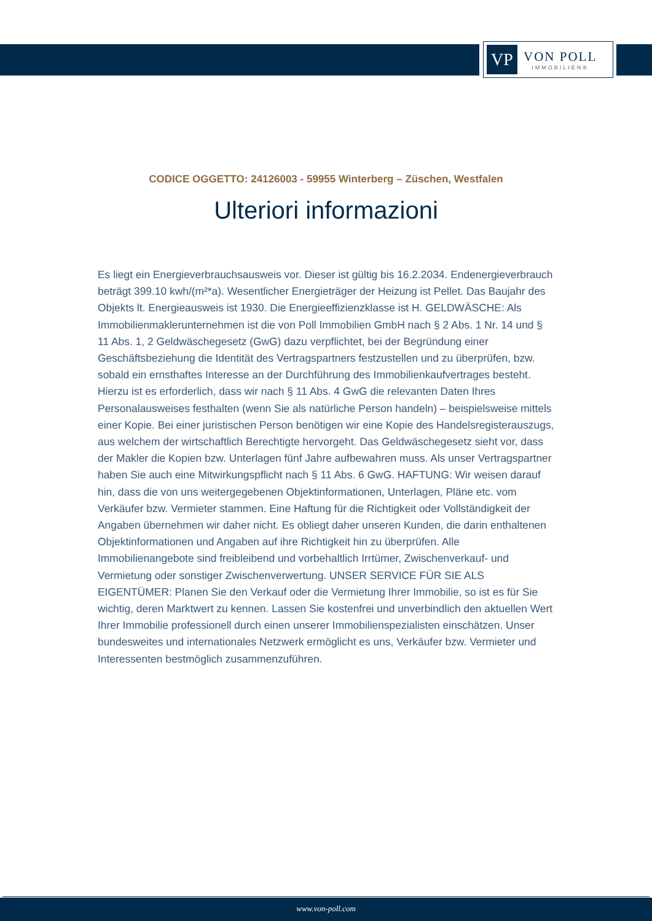VP
VON POLL
IMMOBILIEN®
CODICE OGGETTO: 24126003 - 59955 Winterberg – Züschen, Westfalen
Ulteriori informazioni
Es liegt ein Energieverbrauchsausweis vor. Dieser ist gültig bis 16.2.2034. Endenergieverbrauch beträgt 399.10 kwh/(m²*a). Wesentlicher Energieträger der Heizung ist Pellet. Das Baujahr des Objekts lt. Energieausweis ist 1930. Die Energieeffizienzklasse ist H. GELDWÄSCHE: Als Immobilienmaklerunternehmen ist die von Poll Immobilien GmbH nach § 2 Abs. 1 Nr. 14 und § 11 Abs. 1, 2 Geldwäschegesetz (GwG) dazu verpflichtet, bei der Begründung einer Geschäftsbeziehung die Identität des Vertragspartners festzustellen und zu überprüfen, bzw. sobald ein ernsthaftes Interesse an der Durchführung des Immobilienkaufvertrages besteht. Hierzu ist es erforderlich, dass wir nach § 11 Abs. 4 GwG die relevanten Daten Ihres Personalausweises festhalten (wenn Sie als natürliche Person handeln) – beispielsweise mittels einer Kopie. Bei einer juristischen Person benötigen wir eine Kopie des Handelsregisterauszugs, aus welchem der wirtschaftlich Berechtigte hervorgeht. Das Geldwäschegesetz sieht vor, dass der Makler die Kopien bzw. Unterlagen fünf Jahre aufbewahren muss. Als unser Vertragspartner haben Sie auch eine Mitwirkungspflicht nach § 11 Abs. 6 GwG. HAFTUNG: Wir weisen darauf hin, dass die von uns weitergegebenen Objektinformationen, Unterlagen, Pläne etc. vom Verkäufer bzw. Vermieter stammen. Eine Haftung für die Richtigkeit oder Vollständigkeit der Angaben übernehmen wir daher nicht. Es obliegt daher unseren Kunden, die darin enthaltenen Objektinformationen und Angaben auf ihre Richtigkeit hin zu überprüfen. Alle Immobilienangebote sind freibleibend und vorbehaltlich Irrtümer, Zwischenverkauf- und Vermietung oder sonstiger Zwischenverwertung. UNSER SERVICE FÜR SIE ALS EIGENTÜMER: Planen Sie den Verkauf oder die Vermietung Ihrer Immobilie, so ist es für Sie wichtig, deren Marktwert zu kennen. Lassen Sie kostenfrei und unverbindlich den aktuellen Wert Ihrer Immobilie professionell durch einen unserer Immobilienspezialisten einschätzen. Unser bundesweites und internationales Netzwerk ermöglicht es uns, Verkäufer bzw. Vermieter und Interessenten bestmöglich zusammenzuführen.
www.von-poll.com